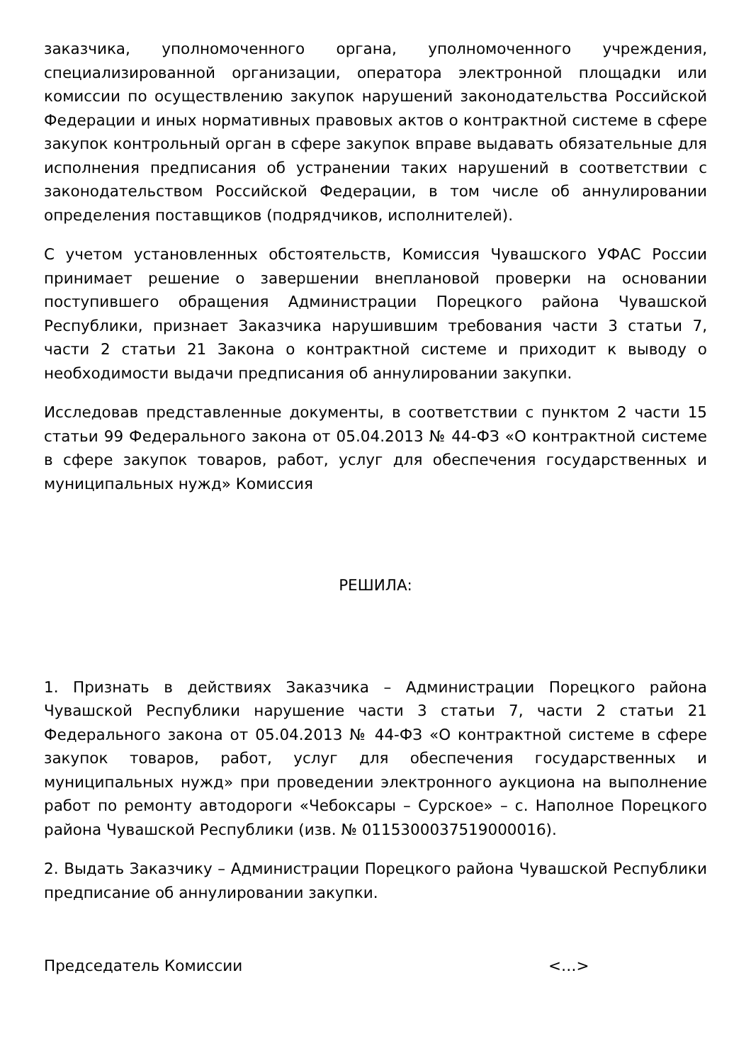заказчика, уполномоченного органа, уполномоченного учреждения, специализированной организации, оператора электронной площадки или комиссии по осуществлению закупок нарушений законодательства Российской Федерации и иных нормативных правовых актов о контрактной системе в сфере закупок контрольный орган в сфере закупок вправе выдавать обязательные для исполнения предписания об устранении таких нарушений в соответствии с законодательством Российской Федерации, в том числе об аннулировании определения поставщиков (подрядчиков, исполнителей).
С учетом установленных обстоятельств, Комиссия Чувашского УФАС России принимает решение о завершении внеплановой проверки на основании поступившего обращения Администрации Порецкого района Чувашской Республики, признает Заказчика нарушившим требования части 3 статьи 7, части 2 статьи 21 Закона о контрактной системе и приходит к выводу о необходимости выдачи предписания об аннулировании закупки.
Исследовав представленные документы, в соответствии с пунктом 2 части 15 статьи 99 Федерального закона от 05.04.2013 № 44-ФЗ «О контрактной системе в сфере закупок товаров, работ, услуг для обеспечения государственных и муниципальных нужд» Комиссия
РЕШИЛА:
1. Признать в действиях Заказчика – Администрации Порецкого района Чувашской Республики нарушение части 3 статьи 7, части 2 статьи 21 Федерального закона от 05.04.2013 № 44-ФЗ «О контрактной системе в сфере закупок товаров, работ, услуг для обеспечения государственных и муниципальных нужд» при проведении электронного аукциона на выполнение работ по ремонту автодороги «Чебоксары – Сурское» – с. Наполное Порецкого района Чувашской Республики (изв. № 0115300037519000016).
2. Выдать Заказчику – Администрации Порецкого района Чувашской Республики предписание об аннулировании закупки.
Председатель Комиссии <…>